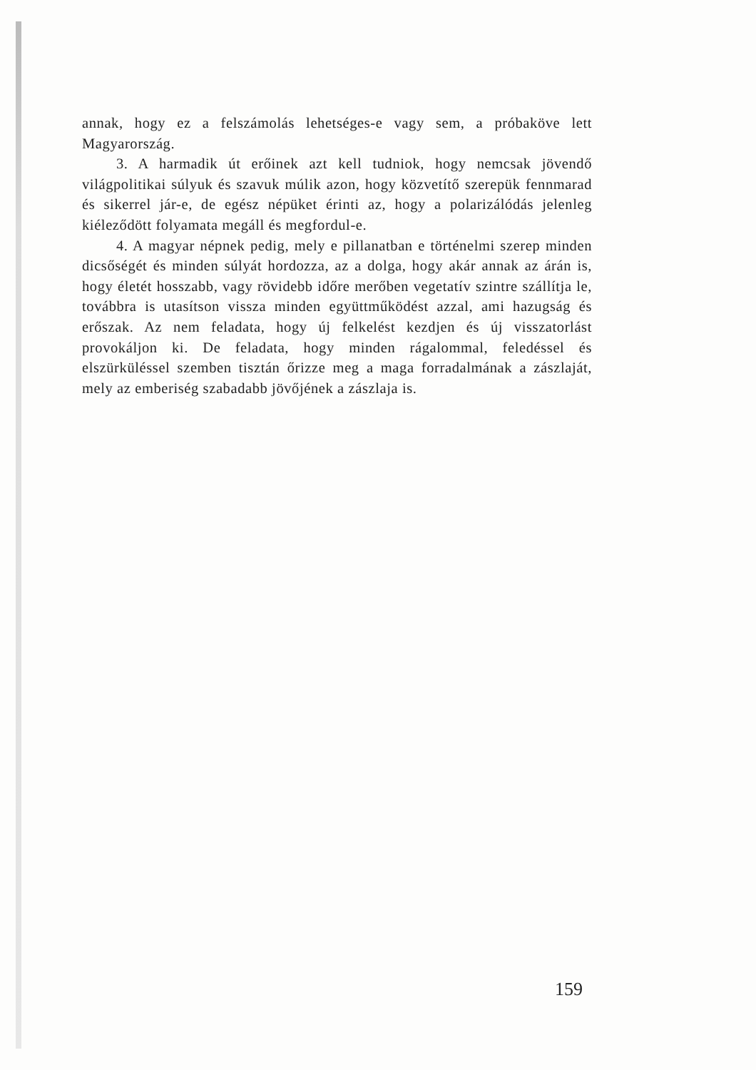annak, hogy ez a felszámolás lehetséges-e vagy sem, a próbaköve lett Magyarország.
3. A harmadik út erőinek azt kell tudniok, hogy nemcsak jövendő világpolitikai súlyuk és szavuk múlik azon, hogy közvetítő szerepük fennmarad és sikerrel jár-e, de egész népüket érinti az, hogy a polarizálódás jelenleg kiéleződött folyamata megáll és megfordul-e.
4. A magyar népnek pedig, mely e pillanatban e történelmi szerep minden dicsőségét és minden súlyát hordozza, az a dolga, hogy akár annak az árán is, hogy életét hosszabb, vagy rövidebb időre merőben vegetatív szintre szállítja le, továbbra is utasítson vissza minden együttműködést azzal, ami hazugság és erőszak. Az nem feladata, hogy új felkelést kezdjen és új visszatorlást provokáljon ki. De feladata, hogy minden rágalommal, feledéssel és elszürküléssel szemben tisztán őrizze meg a maga forradalmának a zászlaját, mely az emberiség szabadabb jövőjének a zászlaja is.
159